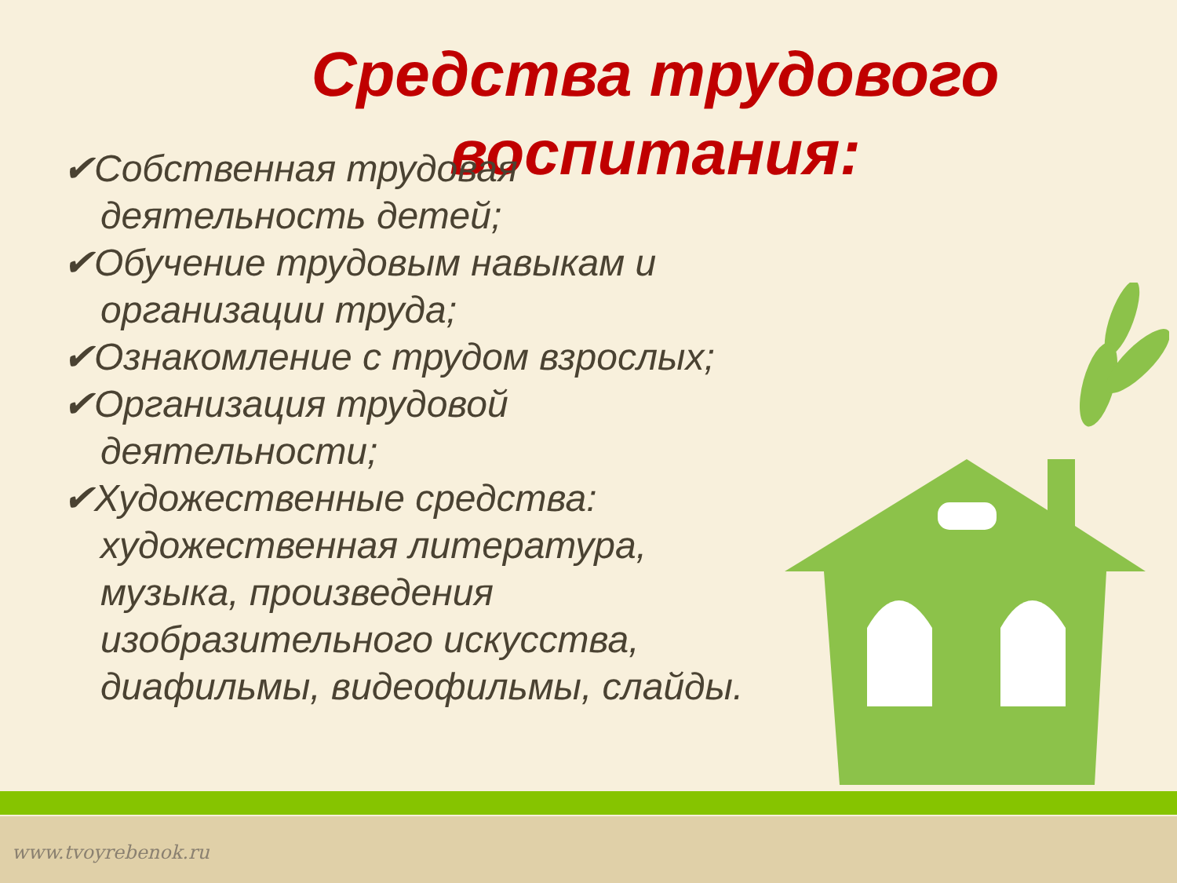Средства трудового воспитания:
✔Собственная трудовая деятельность детей;
✔Обучение трудовым навыкам и организации труда;
✔Ознакомление с трудом взрослых;
✔Организация трудовой деятельности;
✔Художественные средства: художественная литература, музыка, произведения изобразительного искусства, диафильмы, видеофильмы, слайды.
www.tvoyrebenok.ru